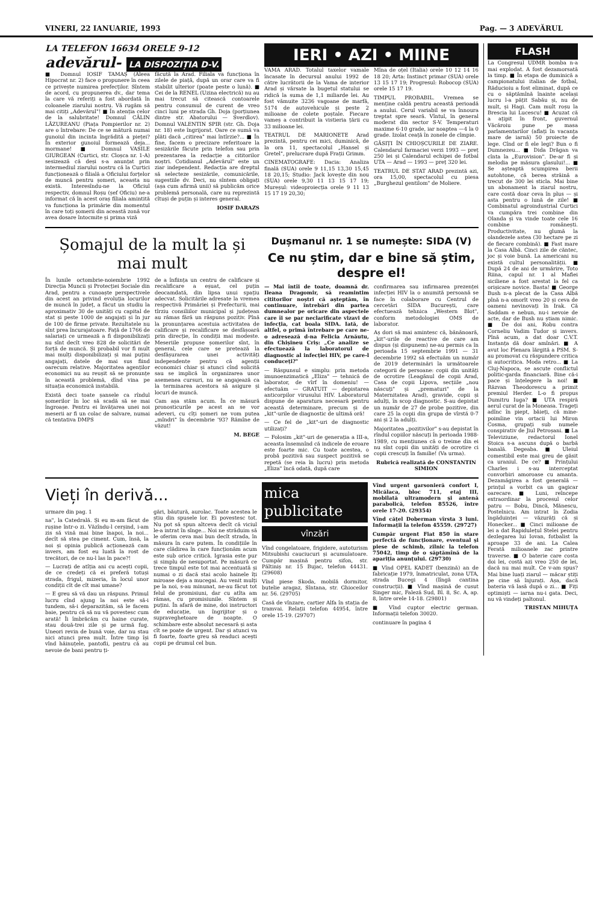VINERI, 22 IANUARIE, 1993 Pag. — 3 ADEVĂRUL
LA TELEFON 16634 ORELE 9-12
adevărul- LA DISPOZIȚIA D-V.
■ Domnul IOSIF TAMAȘ (Aleea Hipocrat nr. 2) face o propunere în ceea ce privește numirea prefecților. Sîntem de acord, cu propunerea dv., dar tema la care vă referiți a fost abordată în coloanele ziarului nostru. Vă rugăm să mai citiți „Adevărul"! ■ În atenția celor de la salubritate! Domnul CĂLIN LĂZUREANU (Piața Pompierilor nr. 2) are o întrebare: De ce se mătură numai gunoiul din incinta îngrădită a pieței? În exterior gunoiul formează deja... mormane! ■ Domnul VASILE GIURGEAN (Curtici, str. Cloșca nr. 1-A) sesizează că deși s-a anunțat prin intermediul ziarului nostru că la Curtici funcționează o filială a Oficiului forțelor de muncă pentru șomeri, aceasta nu există. Interesîndu-ne la Oficiul respectiv, domnul Roșu (șef Oficiu) ne-a informat că în acest oraș filiala amintită va funcționa la primărie din momentul în care toți șomerii din această zonă vor avea dosare întocmite și prima viză
făcută la Arad. Filiala va funcționa în zilele de piață, după un orar care va fi stabilit ulterior (poate peste o lună). ■ Cei de la RENEL (Uzina electrică) nu au mai trecut să citească contoarele pentru consumul de curent de vreo cinci luni pe strada Gh. Doja (porțiunea dintre str. Abatorului — Sverdlov). Domnul VALENTIN SPIR (str. Gh. Doja nr. 18) este îngrijorat. Oare ce sumă va plăti dacă „citirea" mai întîrzie?... ■ În fine, facem o precizare referitoare la sesizările făcute prin telefon sau prin prezentarea la redacție a cititorilor noștri. Cotidianul „Adevărul" este un ziar independent. Redacția are dreptul să selecteze sesizările, comunicările, sugestiile dv. Deci, nu sîntem obligați (așa cum afirmă unii) să publicăm orice problemă personală, care nu reprezintă cîtuși de puțin și interes general.
IOSIF DARAZS
IERI • AZI • MIINE
VAMA ARAD. Totalul taxelor vamale încasate în decursul anului 1992 de către lucrătorii de la Vama de interior Arad și vărsate la bugetul statului se ridică la suma de 1,1 miliarde lei. Au fost vămuite 3236 vagoane de marfă, 5174 de autovehicule și peste 2 milioane de colete poștale. Fiecare vameș a contribuit la vistieria țării cu 33 milioane lei.
TEATRUL DE MARIONETE Arad prezintă, pentru cei mici, duminică, de la ora 11, spectacolul „Hansel și Gretel", prelucrare după Frații Grimm.
CINEMATOGRAFE: Dacia: Analiza finală (SUA) orele 9 11,15 13,30 15,45 18 20,15; Studio: Jack lovește din nou (SUA) orele 9,30 11 13 15 17 19; Mureșul: videoproiecția orele 9 11 13 15 17 19 20,30;
Mîna de oțel (Italia) orele 10 12 14 16 18 20; Arta: Instinct primar (SUA) orele 13 15 17 19; Progresul: Robocop (SUA) orele 15 17 19.
TIMPUL PROBABIL. Vremea se menține caldă pentru această perioadă a anului. Cerul variabil se va înnoura treptat spre seară. Vîntul, în general moderat din sector S-V. Temperaturi maxime 6-10 grade, iar noaptea —4 la 0 grade. Izolat ceață în zonele de cîmpie.
GĂSIȚI ÎN CHIOȘCURILE DE ZIARE. Calendarul farmaciei verzi 1993 — preț 250 lei și Calendarul echipei de fotbal UTA — Arad — 1993 — preț 320 lei.
TEATRUL DE STAT ARAD prezintă azi, ora 15,00, spectacolul cu piesa „Burghezul gentilom" de Moliere.
Șomajul de la mult la și mai mult
În lunile octombrie-noiembrie 1992 Direcția Muncii și Protecției Sociale din Arad, pentru a cunoaște perspectivele din acest an privind evoluția locurilor de muncă în județ, a făcut un studiu la aproximativ 30 de unități cu capital de stat și peste 1000 de angajați și în jur de 100 de firme private. Rezultatele nu sînt prea încurajatoare. Față de 1766 de salariați ce urmează a fi disponibilizați nu sînt decît vreo 828 de solicitări de forță de muncă. Și probabil vor fi mult mai mulți disponibilizați și mai puțini angajați, datele de mai sus fiind oarecum relative. Majoritatea agenților economici nu au reușit să se pronunțe în această problemă, dînd vina pe situația economică instabilă.
Există deci toate șansele ca rîndul șomerilor în loc să scadă să se mai îngroașe. Pentru ei învățarea unei noi meserii ar fi un colac de salvare, numai că tentativa DMPS
de a înființa un centru de calificare și recalificare a eșuat, cel puțin deocamdată, din lipsa unui spațiu adecvat. Solicitările adresate la vremea respectivă Primăriei și Prefecturii, mai tîrziu consiliilor municipal și județean au rămas fără un răspuns pozitiv. Pînă la pronunțarea acestuia activitatea de calificare și recalificare se desfășoară prin direcție, în condiții mai modeste. Meseriile propuse șomerilor sînt, în general, cele care se pretează la desfășurarea unei activități independente pentru că agenții economici chiar și atunci cînd solicită sau se implică în organizarea unor asemenea cursuri, nu se angajează ca la terminarea acestora să asigure și locuri de muncă.
Cam așa stăm acum. În ce măsură pronosticurile pe acest an se vor adeveri, cu cîți șomeri ne vom putea „mîndri" în decembrie '93? Rămîne de văzut!
M. BEGE
Dușmanul nr. 1 se numește: SIDA (V)
Ce nu știm, dar e bine să știm, despre el!
— Mai întîi de toate, doamnă dr. Ileana Dragomir, să reamintim cititorilor noștri că așteptăm, în continuare, întrebări din partea dumnealor pe oricare din aspectele care îi se par neclarificate vizavi de infecția, cat boala SIDA. Iată, de altfel, o primă întrebare pe care ne-o adresează d-na Felicia Arnăutu, din Chișineu Criș: „Ce analize se efectuează la laboratorul de diagnostic al infecției HIV, pe care-l conduceți?"
— Răspunsul e simplu: prin metoda imunoenzimatică „Eliza" — tehnică de laborator, de vîrf în domeniu! — efectuăm — GRATUIT — depistarea anticorpilor virusului HIV. Laboratorul dispune de aparatura necesară pentru această determinare, precum și de „kit"-urile de diagnostic de ultimă oră!
— Ce fel de „kit"-uri de diagnostic utilizați?
— Folosim „kit"-uri de generația a III-a, aceasta însemnînd că indicele de eroare este foarte mic. Cu toate acestea, o probă pozitivă sau suspect pozitivă se repetă (se reia în lucru) prin metoda „Eliza" încă odată, după care
confirmarea sau infirmarea prezenței infecției HIV la o anumită persoană se face în colaborare cu Centrul de cercetări SIDA București, care efectuează tehnica „Western Blot", conform metodologiei OMS de laborator.
Aș dori să mai amintesc că, bănănoară, „kit"-urile de reactive de care am dispus (și dispunem) ne-au permis ca în perioada 15 septembrie 1991 — 31 decembrie 1992 să efectuăm un număr de 2019 determinări la următoarele categorii de persoane: copii din unități de ocrotire (Leagănul de copii Arad, Casa de copii Lipova, secțiile „nou născuți" și „prematuri" de la Maternitatea Arad), gravide, copii și adulți, în scop diagnostic. S-au depistat un număr de 27 de probe pozitive, din care 25 la copii din grupa de vîrstă 0-7 ani și 2 la adulți.
Majoritatea „pozitivilor" s-au depistat în rîndul copiilor născuți în perioada 1988-1989, cu mențiunea că o treime din ei nu sînt copii din unități de ocrotire ci copii crescuți în familie! (Va urma).
Rubrică realizată de CONSTANTIN SIMION
Vieți în derivă...
urmare din pag. 1
na", la Catedrală. Și eu m-am făcut de rușine într-o zi. Văzîndu-l cerșind, i-am zis să vină mai bine înapoi, la noi... decît să stea pe ciment. Cum, însă, la noi și opinia publică acționează cam invers, am fost eu luată la rost de trecători, de ce nu-l las în pace?!
— Lucrați de atîția ani cu acești copii, de ce credeți că ei preferă totuși strada, frigul, mizeria, în locul unor condiții cît de cît mai umane?
— E greu să vă dau un răspuns. Primul lucru cînd ajung la noi este să-i tundem, să-i deparazităm, să le facem baie, pentru că să nu vă povestesc cum arată! Îi îmbrăcăm cu haine curate, stau două-trei zile și pe urmă fug. Uneori revin de bună voie, dar nu stau nici atunci prea mult. Între timp își vînd hăinuțele, pantofii, pentru că au nevoie de bani pentru ți-
gări, băutură, aurolac. Toate acestea le știu din spusele lor. Ei povestesc tot. Nu pot să spun altceva decît că viciul le-a intrat în sînge... Noi ne străduim să le oferim ceva mai bun decît strada, în măsura în care putem. În condițiile în care clădirea în care funcționăm acum este sub orice critică. Igrasia este pur și simplu de nesuportat. Pe măsură ce trece timpul este tot mai accentuată și numai o zi dacă stai acolo hainele îți miroase deja a mucegai. Au venit mulți pe la noi, s-au minunat, ne-au făcut tot felul de promisiuni, dar cu atîta am rămas, cu promisiunile. Sîntem și puțini. În afară de mine, doi instructori de educație, un îngrijitor și o supraveghetoare de noapte. O schimbare este absolut necesară și asta cît se poate de urgent. Dar și atunci va fi foarte, foarte greu să readuci acești copii pe drumul cel bun.
mica publicitate
vînzări
Vînd congelatoare, frigidere, autoturism Mitsubishi cauciucuri și acumulatoare. Cumpăr mașină pentru sifon, str. Păltiniș nr. 15 Bujac, telefon 44431. (29608)
Vînd piese Skoda, mobilă dormitor, butelie aragaz, Sîntana, str. Ghioceilor nr. 56. (29705)
Casă de vînzare, cartier Alfa în stația de tramvai. Relații telefon 44954, între orele 15-19. (29707)
Vînd urgent garsonieră confort I, Micălaca, bloc 711, etaj III, mobilată ultramodern și antenă parabolică, telefon 85526, între orele 17-20. (29354)
Vînd cățel Doberman vîrsta 3 luni. Informații la telefon 45559. (29727)
Cumpăr urgent Fiat 850 în stare perfectă de funcționare, eventual și piese de schimb, zilnic la telefon 75042, timp de o săptămînă de la apariția anunțului. (29730)
■ Vînd OPEL KADET (benzină) an de fabricație 1979, înmatriculat, zona UTA, strada Bucegi 4 (lîngă cantina construcții). ■ Vînd mașină de cusut Singer mic, Faleză Sud, Bl. 8, Sc. A, ap. 8, între orele 14-18. (29801)
■ Vînd cuptor electric german. Informații telefon 30020.
continuare în pagina 4
FLASH
La Congresul UDMR bomba n-a mai explodat. A fost dezamorsată la timp. ■ În etapa de duminică a campionatului italian de fotbal, Răducioiu a fost eliminat, după ce cu o săptămînă înainte același lucru l-a pățit Sabău și, nu de mult, și Hagi. Cam mult roșu la Brescia lui Lucescu! ■ Acuzat că a ațipit în front, guvernul Văcăroiu pune pe masa parlamentarilor (aflați în vacanța mare de iarnă) 50 proiecte de lege. Cînd or fi ele legi? Bun o fi Dumnezeu... ■ Dida Drăgan va cînta la „Eurovision". De-ar fi și melodia pe măsura glasului!... ■ Se așteaptă scumpirea berii autohtone, că berea străină a trecut de 300 lei sticla. Mai bine un abonament la ziarul nostru, care costă doar ceva în plus — și asta pentru o lună de zile! ■ Combinatul agroindustrial Curtici va cumpăra trei combine din Olanda și va vinde toate cele 16 combine românești. Productivitate, nu glumă la olandezele astea (30 hectare pe zi de fiecare combină). ■ Fast mare la Casa Albă. Cinci zile de căntec, joc și voie bună. La americani nu există cultul personalității. ■ După 24 de ani de urmărire, Toto Riina, capul nr. 1 al Mafiei siciliene a fost arestat la fel ca orișicare novice. Basta! ■ George Bush n-a plecat de la Casa Albă pînă n-a omorît vreo 20 și ceva de oameni nevinovați în Irak. Că Saddam e nebun, nu-i nevoie de acte, dar de Bush nu știam nimic. ■ De doi ani, Robu contra Corneliu Vadim Tudor și invers. Pînă acum, a dat doar C.V.T. Instanța dă doar amînări. ■ A avut loc Plenara lărgită a PSM. S-au promovat cu răspundere critica și autocritica. Moda retro... ■ La Cluj-Napoca, se ascute conflictul politic-garda financiară. Bine că-i pace și înțelegere la noi! ■ Răzvan Theodorescu a primit premiul Herder. L-o fi propus Dumitru Iuga? ■ UTA respiră aerul curat de la Moneasa. Trageți adînc în piept, băieți, că mine-poimîine vin ortacii lui Miron Cosma, grupați sub numele conspirativ de Jiul Petroșani. ■ La Televiziune, redactorul Ionel Stoica s-a ascuns după o barbă banală. Degeaba. ■ Uleiul comestibil este mai greu de găsit ca uraniul. De ce? ■ Prințului Charles i s-au interceptat convorbiri amoroase cu amanta. Dezamăgirea a fost generală — prințul a vorbit ca un gagicar oarecare. ■ Luni, reîncepe extraordinar la procesul celor patru — Bobu, Dincă, Mănescu, Postelnicu. Am intrat în Zodia îngăduinței — văzurăți că și Honecker... ■ Cinci milioane de lei a dat Rapidulețul Stelei pentru dezlegarea lui Iovan, fotbalist la aproape 33 de ani. La Calea Ferată milioanele zac printre traverse. ■ O baterie care costa doi lei, costă azi vreo 250 de lei, dacă nu mai mult. Ce v-am spus? Mai bine luați ziarul — măcar știți pe cine să înjurați. Așa, dacă bateria vă lasă după o zi... ■ Fiți optimiști — iarna nu-i gata. Deci, nu vă vindeți paltonul.
TRISTAN MIHUȚA